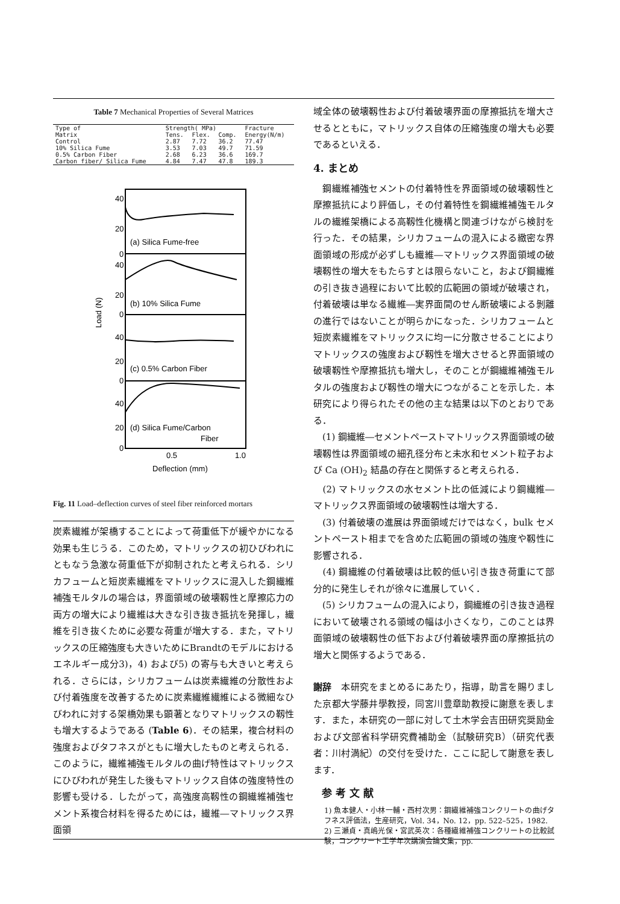Table 7 Mechanical Properties of Several Matrices
| Type of Matrix | Strength( MPa) | | | Fracture Energy(N/m) |
| --- | --- | --- | --- | --- |
| | Tens. | Flex. | Comp. | |
| Control | 2.87 | 7.72 | 36.2 | 77.47 |
| 10% Silica Fume | 3.53 | 7.03 | 49.7 | 71.59 |
| 0.5% Carbon Fiber | 2.68 | 6.23 | 36.6 | 169.7 |
| Carbon fiber/ Silica Fume | 4.84 | 7.47 | 47.8 | 189.3 |
40
20
0
40
20
0
40
20
0
40
20
0
(a) Silica Fume-free
(b) 10% Silica Fume
(c) 0.5% Carbon Fiber
(d) Silica Fume/Carbon
Fiber
0.5
1.0
Deflection (mm)
Load (N)
Fig. 11 Load–deflection curves of steel fiber reinforced mortars
炭素繊維が架橋することによって荷重低下が緩やかになる効果も生じうる．このため，マトリックスの初ひびわれにともなう急激な荷重低下が抑制されたと考えられる．シリカフュームと短炭素繊維をマトリックスに混入した鋼繊維補強モルタルの場合は，界面領域の破壊靱性と摩擦応力の両方の増大により繊維は大きな引き抜き抵抗を発揮し，繊維を引き抜くために必要な荷重が増大する．また，マトリックスの圧縮強度も大きいためにBrandtのモデルにおけるエネルギー成分3)，4) および5) の寄与も大きいと考えられる．さらには，シリカフュームは炭素繊維の分散性および付着強度を改善するために炭素繊維繊維による微細なひびわれに対する架橋効果も顕著となりマトリックスの靱性も増大するようである (Table 6)．その結果，複合材料の強度およびタフネスがともに増大したものと考えられる．このように，繊維補強モルタルの曲げ特性はマトリックスにひびわれが発生した後もマトリックス自体の強度特性の影響も受ける．したがって，高強度高靱性の鋼繊維補強セメント系複合材料を得るためには，繊維―マトリックス界面領
域全体の破壊靱性および付着破壊界面の摩擦抵抗を増大させるとともに，マトリックス自体の圧縮強度の増大も必要であるといえる．
4. まとめ
　鋼繊維補強セメントの付着特性を界面領域の破壊靱性と摩擦抵抗により評価し，その付着特性を鋼繊維補強モルタルの繊維架橋による高靱性化機構と関連づけながら検討を行った．その結果，シリカフュームの混入による緻密な界面領域の形成が必ずしも繊維―マトリックス界面領域の破壊靱性の増大をもたらすとは限らないこと，および鋼繊維の引き抜き過程において比較的広範囲の領域が破壊され，付着破壊は単なる繊維―実界面間のせん断破壊による剝離の進行ではないことが明らかになった．シリカフュームと短炭素繊維をマトリックスに均一に分散させることによりマトリックスの強度および靱性を増大させると界面領域の破壊靱性や摩擦抵抗も増大し，そのことが鋼繊維補強モルタルの強度および靱性の増大につながることを示した．本研究により得られたその他の主な結果は以下のとおりである．
　(1) 鋼繊維―セメントペーストマトリックス界面領域の破壊靱性は界面領域の細孔径分布と未水和セメント粒子および Ca (OH)<sub>2</sub> 結晶の存在と関係すると考えられる．
　(2) マトリックスの水セメント比の低減により鋼繊維―マトリックス界面領域の破壊靱性は増大する．
　(3) 付着破壊の進展は界面領域だけではなく，bulk セメントペースト相までを含めた広範囲の領域の強度や靱性に影響される．
　(4) 鋼繊維の付着破壊は比較的低い引き抜き荷重にて部分的に発生しそれが徐々に進展していく．
　(5) シリカフュームの混入により，鋼繊維の引き抜き過程において破壊される領域の幅は小さくなり，このことは界面領域の破壊靱性の低下および付着破壊界面の摩擦抵抗の増大と関係するようである．
謝辞　本研究をまとめるにあたり，指導，助言を賜りました京都大学藤井學教授，同宮川豊章助教授に謝意を表します．また，本研究の一部に対して土木学会吉田研究奨励金および文部省科学研究費補助金（試験研究B）（研究代表者：川村満紀）の交付を受けた．ここに記して謝意を表します．
参 考 文 献
1) 魚本健人・小林一輔・西村次男：鋼繊維補強コンクリートの曲げタフネス評価法，生産研究，Vol. 34，No. 12，pp. 522–525，1982.
2) 三瀬貞・真嶋光保・宮武英次：各種繊維補強コンクリートの比較試験，コンクリート工学年次講演会論文集，pp.